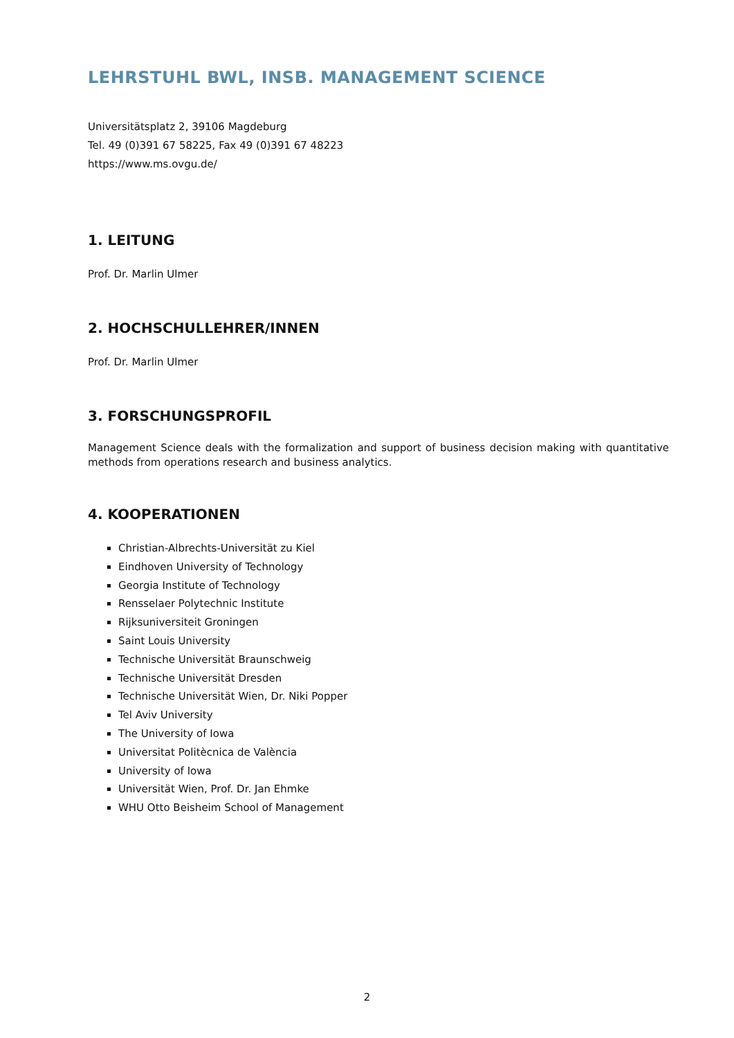LEHRSTUHL BWL, INSB. MANAGEMENT SCIENCE
Universitätsplatz 2, 39106 Magdeburg
Tel. 49 (0)391 67 58225, Fax 49 (0)391 67 48223
https://www.ms.ovgu.de/
1. LEITUNG
Prof. Dr. Marlin Ulmer
2. HOCHSCHULLEHRER/INNEN
Prof. Dr. Marlin Ulmer
3. FORSCHUNGSPROFIL
Management Science deals with the formalization and support of business decision making with quantitative methods from operations research and business analytics.
4. KOOPERATIONEN
Christian-Albrechts-Universität zu Kiel
Eindhoven University of Technology
Georgia Institute of Technology
Rensselaer Polytechnic Institute
Rijksuniversiteit Groningen
Saint Louis University
Technische Universität Braunschweig
Technische Universität Dresden
Technische Universität Wien, Dr. Niki Popper
Tel Aviv University
The University of Iowa
Universitat Politècnica de València
University of Iowa
Universität Wien, Prof. Dr. Jan Ehmke
WHU Otto Beisheim School of Management
2